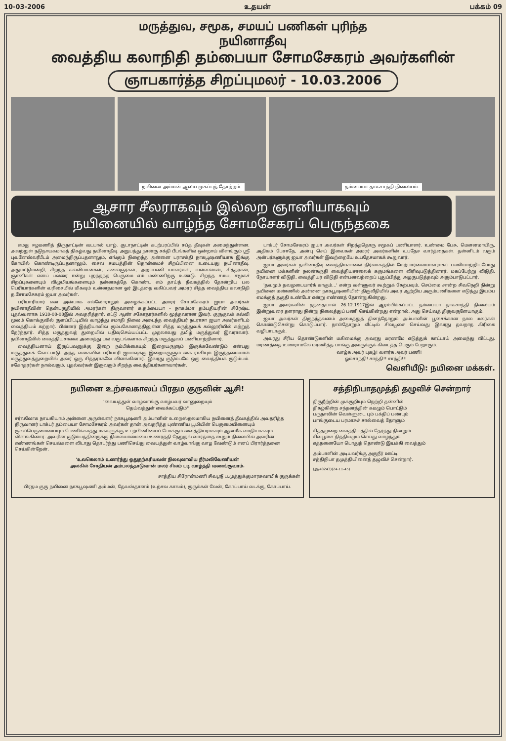10-03-2006 உதயன் பக்கம் 09
மருத்துவ, சமூக, சமயப் பணிகள் புரிந்த
நயினாதீவு
வைத்திய கலாநிதி தம்பையா சோமசேகரம் அவர்களின்
ஞாபகார்த்த சிறப்புமலர் - 10.03.2006
நயினை அம்மன் ஆலய முகப்புத் தோற்றம்.
தம்பையா தாகசாந்தி நிலையம்.
ஆசார சீலராகவும் இல்லற ஞானியாகவும்
நயினையில் வாழ்ந்த சோமசேகரப் பெருந்தகை
எமது ஈழமணித் திருநாட்டின் வடபால் யாழ். குடாநாட்டின் கடற்பரப்பில் சப்த தீவுகள் அமைந்துள்ளன. அவற்றுள் நடுநாயகமாகத் திகழ்வது நயினாதீவு. அறுபத்து நான்கு சக்தி பீடங்களில் ஒன்றாய் விளங்கும் ஸ்ரீ புவனேஸ்வரீபீடம் அமைந்திருப்பதனாலும், எங்கும் நிறைந்த அன்னை பராசக்தி நாகபூஷணியாக இங்கு கோயில் கொண்டிருப்பதனாலும், சைவ சமயத்தின் தொன்மைச் சிறப்பினை உடையது நயினாதீவு. அதுமட்டுமன்றி, சிறந்த கல்விமான்கள், கலைஞர்கள், அறப்பணி யாளர்கள், வள்ளல்கள், சித்தர்கள், ஞானிகள் எனப் பலரை ஈன்று புறந்தந்த பெருமை எம் மண்ணிற்கு உண்டு. சிறந்த சமய, சமூகச் சிறப்புகளையும் விழுமியங்களையும் தன்னகத்தே கொண்ட எம் தாய்த் தீவகத்தில் தோன்றிய பல பெரியார்களின் வரிசையில் மிகவும் உன்னதமான ஓர் இடத்தை வகிப்பவர் அமரர் சித்த வைத்திய கலாநிதி த.சோமசேகரம் ஐயா அவர்கள்.
பரியாரியார் என அன்பாக எல்லோராலும் அழைக்கப்பட்ட அமரர் சோமசேகரம் ஐயா அவர்கள் நயினாதீவின் தென்பகுதியில் அமரர்கள் திருவாளர் க.தம்பையா - நாகம்மா தம்பதியரின் சிரேஷ்ட புதல்வனாக 1918-08-08இல் அவதரித்தார். எட்டு ஆண் சகோதரர்களில் மூத்தவரான இவர், குருகுலக் கல்வி மூலம் கொக்குவில் குளப்பிட்டியில் வாழ்ந்து சமாதி நிலை அடைந்த வைத்தியர் நடராசா ஐயா அவர்களிடம் வைத்தியம் கற்றார். பின்னர் இந்தியாவில் கும்பகோணத்திலுள்ள சித்த மருத்துவக் கல்லூரியில் கற்றுத் தேர்ந்தார். சித்த மருத்துவத் துறையில் பதிவுசெய்யப்பட்ட முதலாவது தமிழ் மருத்துவர் இவராவார். நயினாதீவில் வைத்தியசாலை அமைத்து பல வருடங்களாக சிறந்த மருத்துவப் பணியாற்றினார்.
வைத்தியனாய் இருப்பவனுக்கு இறை நம்பிக்கையும் இறையருளும் இருக்கவேண்டும் என்பது மருத்துவக் கோட்பாடு. அந்த வகையில் பரியாரி ஐயாவுக்கு இறையருளும் கை ராசியும் இருந்தமையால் மருத்துவத்துறையில் அவர் ஒரு சித்தராகவே விளங்கினார். இவரது குடும்பமே ஒரு வைத்தியக் குடும்பம். சகோதரர்கள் நால்வரும், புதல்வர்கள் இருவரும் சிறந்த வைத்தியர்களாவார்கள்.
டாக்டர் சோமசேகரம் ஐயா அவர்கள் சிறந்ததொரு சமூகப் பணியாளர். உண்மை பேசு, மௌனமாயிரு, அதிகம் பேசாதே, அன்பு செய் இவைகள் அமரர் அவர்களின் உபதேச வார்த்தைகள். தன்னிடம் வரும் அன்பர்களுக்கு ஐயா அவர்கள் இவற்றையே உபதேசமாகக் கூறுவார்.
ஐயா அவர்கள் நயினாதீவு வைத்தியசாலை நிர்வாகத்தில் மேற்பார்வையாளராகப் பணியாற்றியபோது நயினை மக்களின் நலன்கருதி வைத்தியசாலைக் கருமங்களை விரிவுபடுத்தினார். மகப்பேற்று விடுதி, நோயாளர் விடுதி, வைத்தியர் விடுதி என்பனவற்றைப் புதுப்பித்து அழகுபடுத்தவும் அரும்பாடுபட்டார்.
'தவமும் தவமுடையார்க் காகும்...' என்ற வள்ளுவர் கூற்றுக் கேற்பவும், செம்மை சான்ற சிவநெறி நின்று நயினை மண்ணில் அன்னை நாகபூஷணியின் திருவீதியில் அவர் ஆற்றிய அரும்பணிகளை எடுத்து இயம்ப எமக்குத் தகுதி உண்டோ என்று எண்ணத் தோன்றுகின்றது.
ஐயா அவர்களின் தந்தையால் 26.12.1917இல் ஆரம்பிக்கப்பட்ட தம்பையா தாகசாந்தி நிலையம் இன்றுவரை தளராது நின்று நிலைத்துப் பணி செய்கின்றது என்றால், அது செய்வத் திருவருளேயாகும்.
ஐயா அவர்கள் திருநந்தவனம் அமைத்துத் தினந்தோறும் அம்பாளின் பூசைக்கான நால மலர்கள் கொண்டுசென்று கொடுப்பார். நாள்தோறும் வீட்டில் சிவபூசை செய்வது இவரது தவறாத கிரிகை வழிபாடாகும்.
அவரது சீரிய தொண்டுகளின் மகிமைக்கு அவரது மரணமே எடுத்துக் காட்டாய் அமைந்து விட்டது. மரணத்தை உணராமலே மரணித்த பாங்கு அவருக்குக் கிடைத்த பெரும் பேறாகும்.
வாழ்க அவர் புகழ்! வளர்க அவர் பணி!
ஓம்சாந்தி! சாந்தி!! சாந்தி!!!
வெளியீடு: நயினை மக்கள்.
நயினை உற்சவகாலப் பிரதம குருவின் ஆசி!
"வையத்துள் வாழ்வாங்கு வாழ்பவர் வானுறையும்
தெய்வத்துள் வைக்கப்படும்"
சர்வலோக நாயகியாம் அன்னை அருள்வளர் நாகபூஷணி அம்பாளின் உறைஸ்தலமாகிய நயினைத் தீவகத்தில் அவதரித்த திருவாளர் டாக்டர் தம்பையா சோமசேகரம் அவர்கள் தான் அவதரித்த புண்ணிய பூமியின் பெருமையினையும் குலப்பெருமையையும் பேணிக்காத்து மக்களுக்கு உடற்பிணியைப் போக்கும் வைத்தியராகவும் ஆன்மீக வாதியாகவும் விளங்கினார். அவரின் குடும்பத்தினருக்கு நிலையாமையை உணர்த்தி தேறுதல் வார்த்தை கூறும் நிலையில் அவரின் எண்ணங்கள் செயல்களை விடாது தொடர்ந்து பணிசெய்து வையத்துள் வாழ்வாங்கு வாழ வேண்டும் எனப் பிரார்த்தனை செய்கின்றேன்.
'உலகெலாம் உணர்ந்து ஓதுதற்கரியவன் நிலவுலாவிய நீர்மலிவேணியன்
அலகில் சோதியன் அம்பலத்தாடுவான் மலர் சிலம் படி வாழ்த்தி வணங்குவாம்.
சாத்திய சிரோன்மணி சிவஸ்ரீ ப.முத்துக்குமாரசுவாமிக் குருக்கள்
பிரதம குரு நயினை நாகபூஷணி அம்மன், தேவஸ்தானம் (உற்சவ காலம்), குருக்கள் லேன், கோப்பாய் வடக்கு, கோப்பாய்.
சத்திநிபாதமுத்தி தழுவிச் சென்றார்
திருநீற்றின் முக்குறியும் நெற்றி தன்னில்
திகழ்கின்ற சந்தனத்தின் கமழும் பொட்டும்
பருநாலின் வெள்ளுடை பும் பக்திப் பண்பும்
பாங்குடைய பரமாசுச் சால்வைத் தோளும்
சித்தமுறை வைத்தியத்தில் தேர்ந்து நின்றும்
சிவபூசை நித்தியமும் செய்து வாழ்ந்தும்
எத்தனையோ பொதுத் தொண்டு இயக்கி வைத்தும்
அம்பாளின் அடியவர்க்கு அருநீர் ஊட்டி
சத்திநிபா தமுத்தியினைத் தழுவிச் சென்றார்.
(அ/48243)(24-11-45)